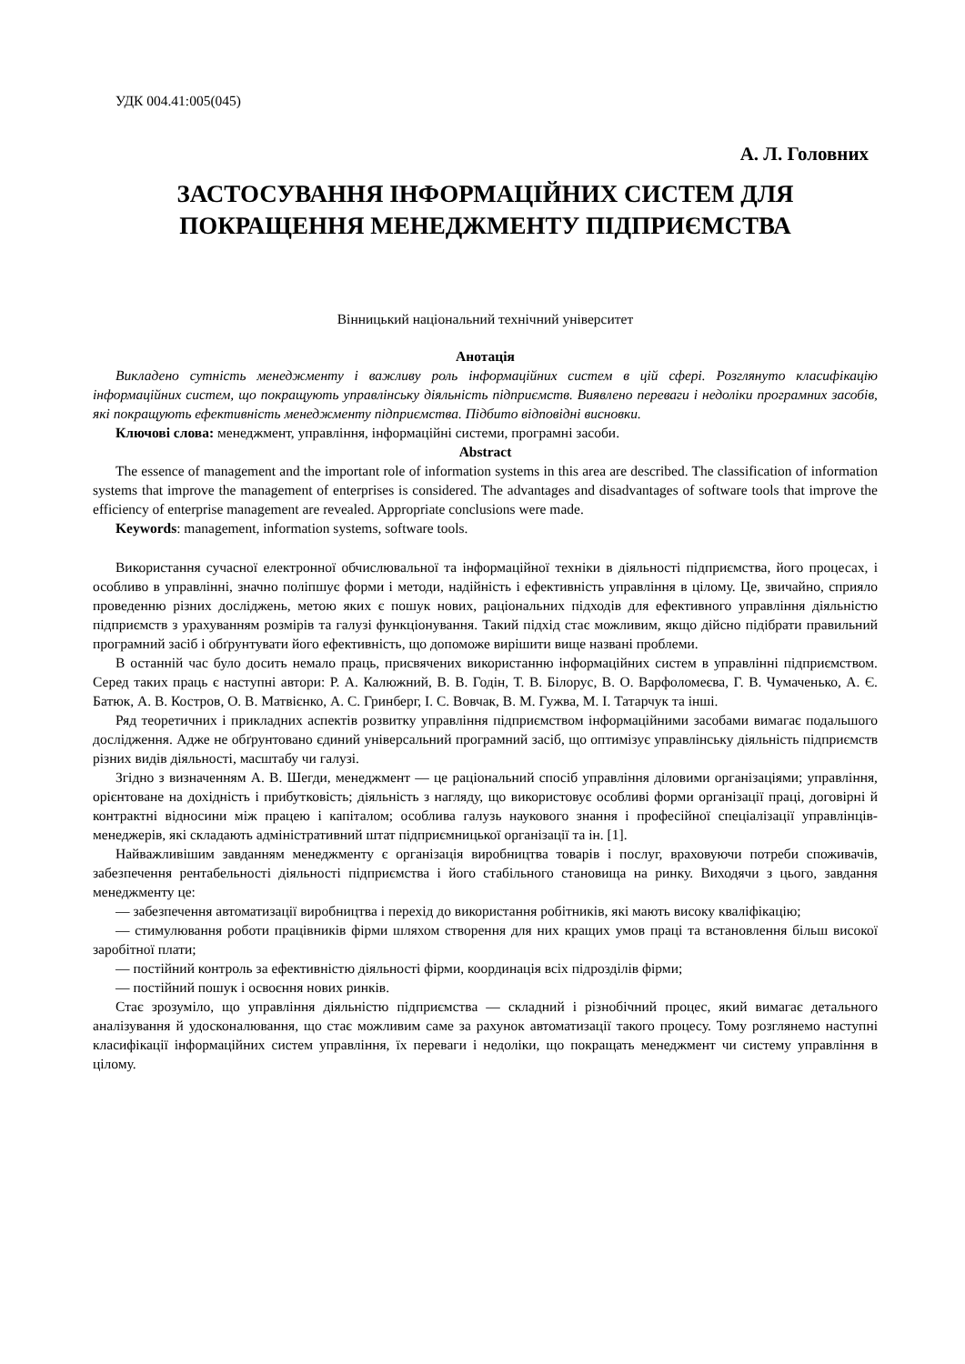УДК 004.41:005(045)
А. Л. Головних
ЗАСТОСУВАННЯ ІНФОРМАЦІЙНИХ СИСТЕМ ДЛЯ ПОКРАЩЕННЯ МЕНЕДЖМЕНТУ ПІДПРИЄМСТВА
Вінницький національний технічний університет
Анотація
Викладено сутність менеджменту і важливу роль інформаційних систем в цій сфері. Розглянуто класифікацію інформаційних систем, що покращують управлінську діяльність підприємств. Виявлено переваги і недоліки програмних засобів, які покращують ефективність менеджменту підприємства. Підбито відповідні висновки.
Ключові слова: менеджмент, управління, інформаційні системи, програмні засоби.
Abstract
The essence of management and the important role of information systems in this area are described. The classification of information systems that improve the management of enterprises is considered. The advantages and disadvantages of software tools that improve the efficiency of enterprise management are revealed. Appropriate conclusions were made.
Keywords: management, information systems, software tools.
Використання сучасної електронної обчислювальної та інформаційної техніки в діяльності підприємства, його процесах, і особливо в управлінні, значно поліпшує форми і методи, надійність і ефективність управління в цілому. Це, звичайно, сприяло проведенню різних досліджень, метою яких є пошук нових, раціональних підходів для ефективного управління діяльністю підприємств з урахуванням розмірів та галузі функціонування. Такий підхід стає можливим, якщо дійсно підібрати правильний програмний засіб і обґрунтувати його ефективність, що допоможе вирішити вище названі проблеми.
В останній час було досить немало праць, присвячених використанню інформаційних систем в управлінні підприємством. Серед таких праць є наступні автори: Р. А. Калюжний, В. В. Годін, Т. В. Білорус, В. О. Варфоломеєва, Г. В. Чумаченько, А. Є. Батюк, А. В. Костров, О. В. Матвієнко, А. С. Гринберг, І. С. Вовчак, В. М. Гужва, М. І. Татарчук та інші.
Ряд теоретичних і прикладних аспектів розвитку управління підприємством інформаційними засобами вимагає подальшого дослідження. Адже не обґрунтовано єдиний універсальний програмний засіб, що оптимізує управлінську діяльність підприємств різних видів діяльності, масштабу чи галузі.
Згідно з визначенням А. В. Шегди, менеджмент — це раціональний спосіб управління діловими організаціями; управління, орієнтоване на дохідність і прибутковість; діяльність з нагляду, що використовує особливі форми організації праці, договірні й контрактні відносини між працею і капіталом; особлива галузь наукового знання і професійної спеціалізації управлінців-менеджерів, які складають адміністративний штат підприємницької організації та ін. [1].
Найважливішим завданням менеджменту є організація виробництва товарів і послуг, враховуючи потреби споживачів, забезпечення рентабельності діяльності підприємства і його стабільного становища на ринку. Виходячи з цього, завдання менеджменту це:
— забезпечення автоматизації виробництва і перехід до використання робітників, які мають високу кваліфікацію;
— стимулювання роботи працівників фірми шляхом створення для них кращих умов праці та встановлення більш високої заробітної плати;
— постійний контроль за ефективністю діяльності фірми, координація всіх підрозділів фірми;
— постійний пошук і освоєння нових ринків.
Стає зрозуміло, що управління діяльністю підприємства — складний і різнобічний процес, який вимагає детального аналізування й удосконалювання, що стає можливим саме за рахунок автоматизації такого процесу. Тому розглянемо наступні класифікації інформаційних систем управління, їх переваги і недоліки, що покращать менеджмент чи систему управління в цілому.